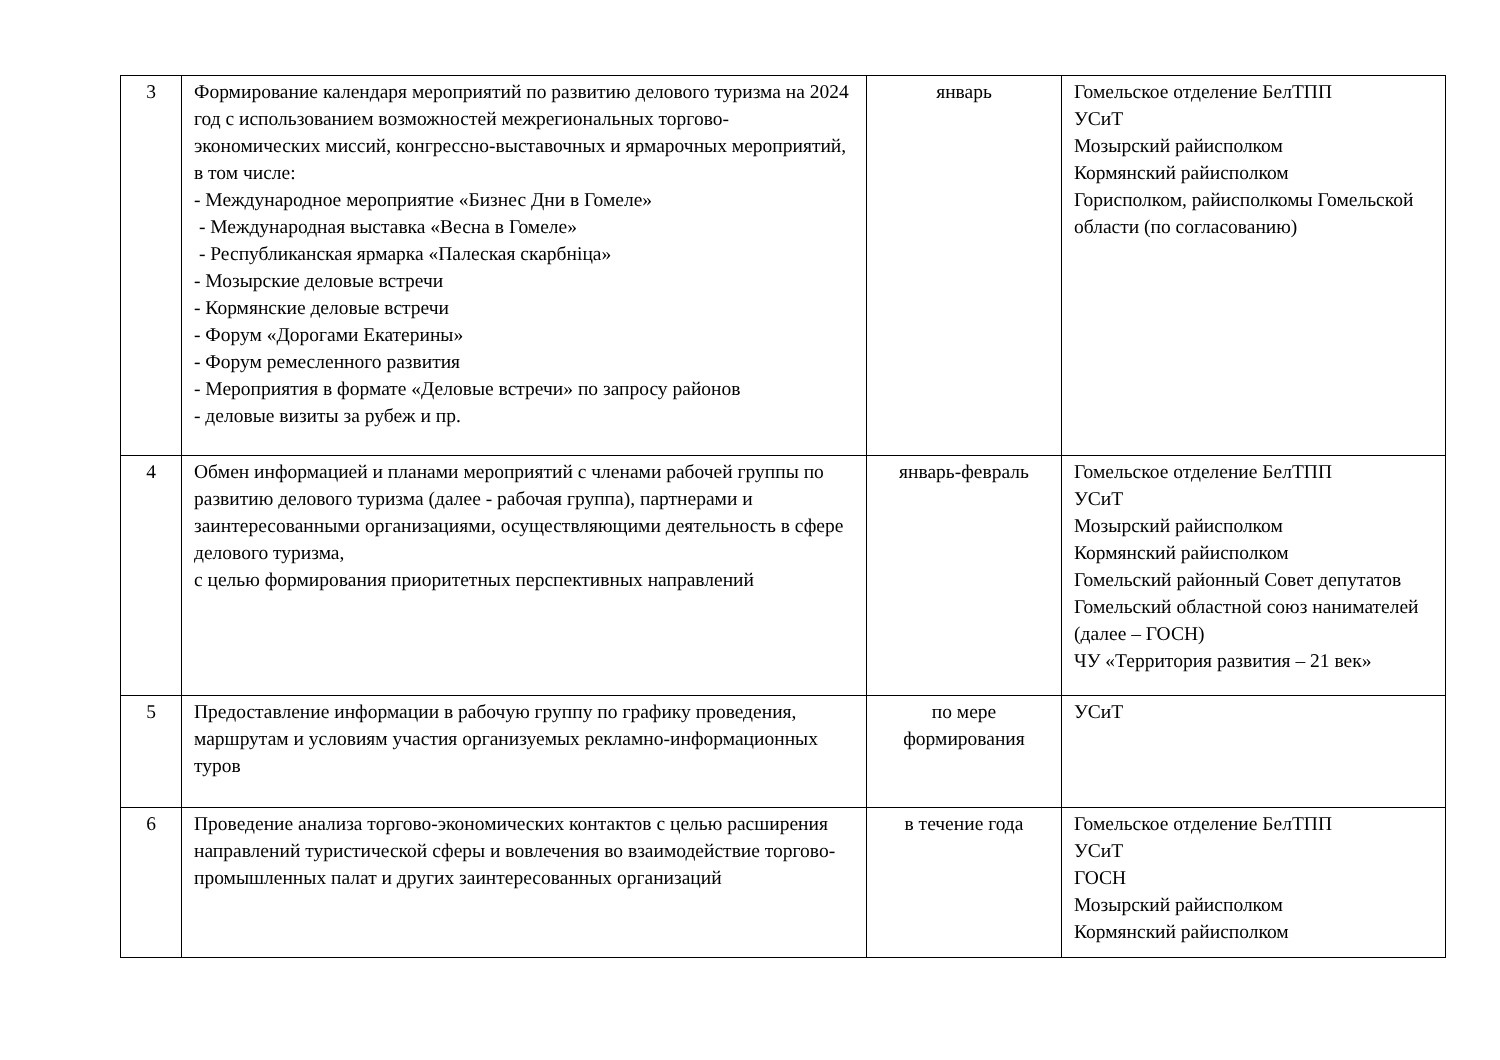| 3 | Формирование календаря мероприятий по развитию делового туризма на 2024 год с использованием возможностей межрегиональных торгово-экономических миссий, конгрессно-выставочных и ярмарочных мероприятий, в том числе: - Международное мероприятие «Бизнес Дни в Гомеле» - Международная выставка «Весна в Гомеле» - Республиканская ярмарка «Палеская скарбніца» - Мозырские деловые встречи - Кормянские деловые встречи - Форум «Дорогами Екатерины» - Форум ремесленного развития - Мероприятия в формате «Деловые встречи» по запросу районов - деловые визиты за рубеж и пр. | январь | Гомельское отделение БелТПП УСиТ Мозырский райисполком Кормянский райисполком Горисполком, райисполкомы Гомельской области (по согласованию) |
| 4 | Обмен информацией и планами мероприятий с членами рабочей группы по развитию делового туризма (далее - рабочая группа), партнерами и заинтересованными организациями, осуществляющими деятельность в сфере делового туризма, с целью формирования приоритетных перспективных направлений | январь-февраль | Гомельское отделение БелТПП УСиТ Мозырский райисполком Кормянский райисполком Гомельский районный Совет депутатов Гомельский областной союз нанимателей (далее – ГОСН) ЧУ «Территория развития – 21 век» |
| 5 | Предоставление информации в рабочую группу по графику проведения, маршрутам и условиям участия организуемых рекламно-информационных туров | по мере формирования | УСиТ |
| 6 | Проведение анализа торгово-экономических контактов с целью расширения направлений туристической сферы и вовлечения во взаимодействие торгово-промышленных палат и других заинтересованных организаций | в течение года | Гомельское отделение БелТПП УСиТ ГОСН Мозырский райисполком Кормянский райисполком |